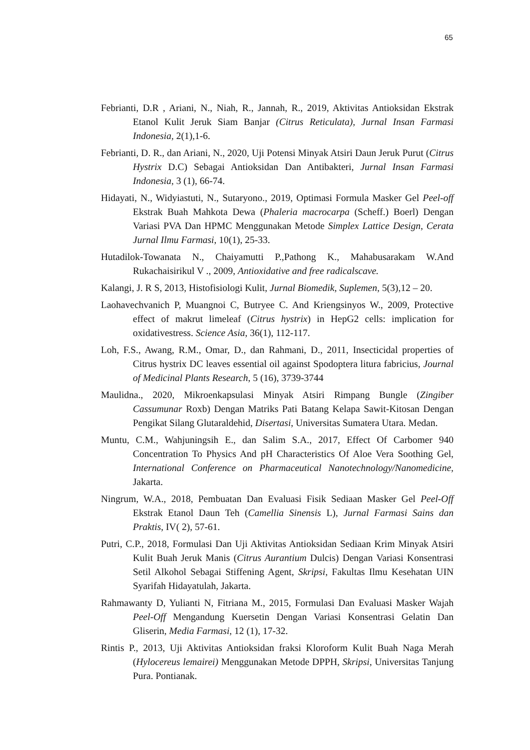65
Febrianti, D.R , Ariani, N., Niah, R., Jannah, R., 2019, Aktivitas Antioksidan Ekstrak Etanol Kulit Jeruk Siam Banjar (Citrus Reticulata), Jurnal Insan Farmasi Indonesia, 2(1),1-6.
Febrianti, D. R., dan Ariani, N., 2020, Uji Potensi Minyak Atsiri Daun Jeruk Purut (Citrus Hystrix D.C) Sebagai Antioksidan Dan Antibakteri, Jurnal Insan Farmasi Indonesia, 3 (1), 66-74.
Hidayati, N., Widyiastuti, N., Sutaryono., 2019, Optimasi Formula Masker Gel Peel-off Ekstrak Buah Mahkota Dewa (Phaleria macrocarpa (Scheff.) Boerl) Dengan Variasi PVA Dan HPMC Menggunakan Metode Simplex Lattice Design, Cerata Jurnal Ilmu Farmasi, 10(1), 25-33.
Hutadilok-Towanata N., Chaiyamutti P.,Pathong K., Mahabusarakam W.And Rukachaisirikul V ., 2009, Antioxidative and free radicalscave.
Kalangi, J. R S, 2013, Histofisiologi Kulit, Jurnal Biomedik, Suplemen, 5(3),12 – 20.
Laohavechvanich P, Muangnoi C, Butryee C. And Kriengsinyos W., 2009, Protective effect of makrut limeleaf (Citrus hystrix) in HepG2 cells: implication for oxidativestress. Science Asia, 36(1), 112-117.
Loh, F.S., Awang, R.M., Omar, D., dan Rahmani, D., 2011, Insecticidal properties of Citrus hystrix DC leaves essential oil against Spodoptera litura fabricius, Journal of Medicinal Plants Research, 5 (16), 3739-3744
Maulidna., 2020, Mikroenkapsulasi Minyak Atsiri Rimpang Bungle (Zingiber Cassumunar Roxb) Dengan Matriks Pati Batang Kelapa Sawit-Kitosan Dengan Pengikat Silang Glutaraldehid, Disertasi, Universitas Sumatera Utara. Medan.
Muntu, C.M., Wahjuningsih E., dan Salim S.A., 2017, Effect Of Carbomer 940 Concentration To Physics And pH Characteristics Of Aloe Vera Soothing Gel, International Conference on Pharmaceutical Nanotechnology/Nanomedicine, Jakarta.
Ningrum, W.A., 2018, Pembuatan Dan Evaluasi Fisik Sediaan Masker Gel Peel-Off Ekstrak Etanol Daun Teh (Camellia Sinensis L), Jurnal Farmasi Sains dan Praktis, IV( 2), 57-61.
Putri, C.P., 2018, Formulasi Dan Uji Aktivitas Antioksidan Sediaan Krim Minyak Atsiri Kulit Buah Jeruk Manis (Citrus Aurantium Dulcis) Dengan Variasi Konsentrasi Setil Alkohol Sebagai Stiffening Agent, Skripsi, Fakultas Ilmu Kesehatan UIN Syarifah Hidayatulah, Jakarta.
Rahmawanty D, Yulianti N, Fitriana M., 2015, Formulasi Dan Evaluasi Masker Wajah Peel-Off Mengandung Kuersetin Dengan Variasi Konsentrasi Gelatin Dan Gliserin, Media Farmasi, 12 (1), 17-32.
Rintis P., 2013, Uji Aktivitas Antioksidan fraksi Kloroform Kulit Buah Naga Merah (Hylocereus lemairei) Menggunakan Metode DPPH, Skripsi, Universitas Tanjung Pura. Pontianak.